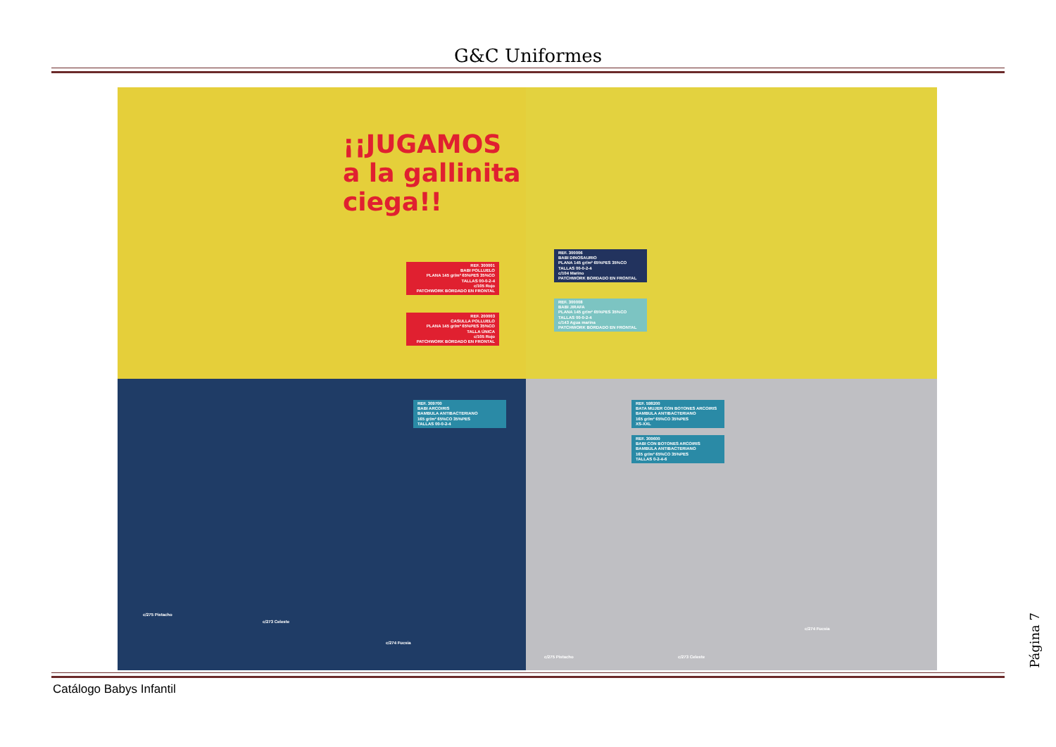G&C Uniformes
¡¡JUGAMOS a la gallinita ciega!!
REF. 300001
BABI POLLUELO
PLANA 145 gr/m² 65%PES 35%CO
TALLAS 00-0-2-4
c/105 Rojo
PATCHWORK BORDADO EN FRONTAL
REF. 200003
CASULLA POLLUELO
PLANA 145 gr/m² 65%PES 35%CO
TALLA ÚNICA
c/105 Rojo
PATCHWORK BORDADO EN FRONTAL
REF. 300006
BABI DINOSAURIO
PLANA 145 gr/m² 65%PES 35%CO
TALLAS 00-0-2-4
c/104 Marino
PATCHWORK BORDADO EN FRONTAL
REF. 300008
BABI JIRAFA
PLANA 145 gr/m² 65%PES 35%CO
TALLAS 00-0-2-4
c/143 Agua marina
PATCHWORK BORDADO EN FRONTAL
REF. 309700
BABI ARCOIRIS
BAMBULA ANTIBACTERIANO
165 gr/m² 65%CO 35%PES
TALLAS 00-0-2-4
c/275 Pistacho
c/273 Celeste
c/274 Fucsia
REF. 598200
BATA MUJER CON BOTONES ARCOIRIS
BAMBULA ANTIBACTERIANO
165 gr/m² 65%CO 35%PES
XS-XXL
REF. 309600
BABI CON BOTONES ARCOIRIS
BAMBULA ANTIBACTERIANO
165 gr/m² 65%CO 35%PES
TALLAS 0-2-4-6
c/275 Pistacho c/273 Celeste
c/274 Fucsia
Catálogo Babys Infantil
Página 7